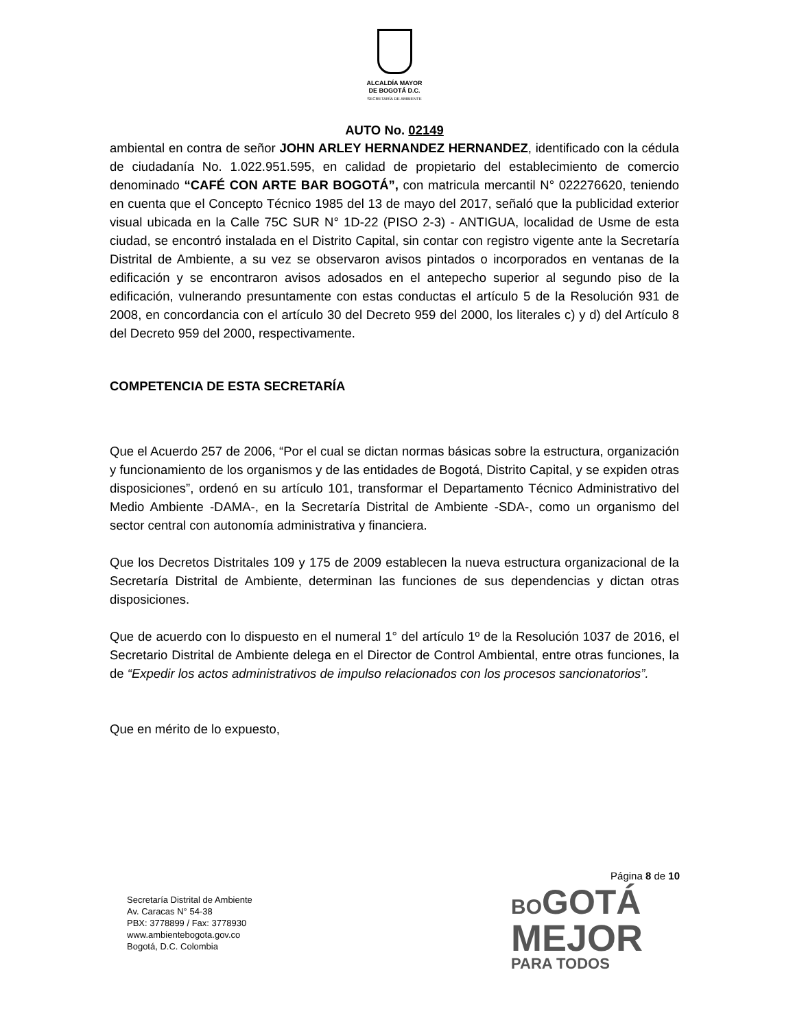ALCALDÍA MAYOR
DE BOGOTÁ D.C.
SECRETARÍA DE AMBIENTE
AUTO No. 02149
ambiental en contra de señor JOHN ARLEY HERNANDEZ HERNANDEZ, identificado con la cédula de ciudadanía No. 1.022.951.595, en calidad de propietario del establecimiento de comercio denominado “CAFÉ CON ARTE BAR BOGOTÁ”, con matricula mercantil N° 022276620, teniendo en cuenta que el Concepto Técnico 1985 del 13 de mayo del 2017, señaló que la publicidad exterior visual ubicada en la Calle 75C SUR N° 1D-22 (PISO 2-3) - ANTIGUA, localidad de Usme de esta ciudad, se encontró instalada en el Distrito Capital, sin contar con registro vigente ante la Secretaría Distrital de Ambiente, a su vez se observaron avisos pintados o incorporados en ventanas de la edificación y se encontraron avisos adosados en el antepecho superior al segundo piso de la edificación, vulnerando presuntamente con estas conductas el artículo 5 de la Resolución 931 de 2008, en concordancia con el artículo 30 del Decreto 959 del 2000, los literales c) y d) del Artículo 8 del Decreto 959 del 2000, respectivamente.
COMPETENCIA DE ESTA SECRETARÍA
Que el Acuerdo 257 de 2006, “Por el cual se dictan normas básicas sobre la estructura, organización y funcionamiento de los organismos y de las entidades de Bogotá, Distrito Capital, y se expiden otras disposiciones”, ordenó en su artículo 101, transformar el Departamento Técnico Administrativo del Medio Ambiente -DAMA-, en la Secretaría Distrital de Ambiente -SDA-, como un organismo del sector central con autonomía administrativa y financiera.
Que los Decretos Distritales 109 y 175 de 2009 establecen la nueva estructura organizacional de la Secretaría Distrital de Ambiente, determinan las funciones de sus dependencias y dictan otras disposiciones.
Que de acuerdo con lo dispuesto en el numeral 1° del artículo 1º de la Resolución 1037 de 2016, el Secretario Distrital de Ambiente delega en el Director de Control Ambiental, entre otras funciones, la de “Expedir los actos administrativos de impulso relacionados con los procesos sancionatorios”.
Que en mérito de lo expuesto,
Página 8 de 10
Secretaría Distrital de Ambiente
Av. Caracas N° 54-38
PBX: 3778899 / Fax: 3778930
www.ambientebogota.gov.co
Bogotá, D.C. Colombia
BO GOTÁ
MEJOR
PARA TODOS